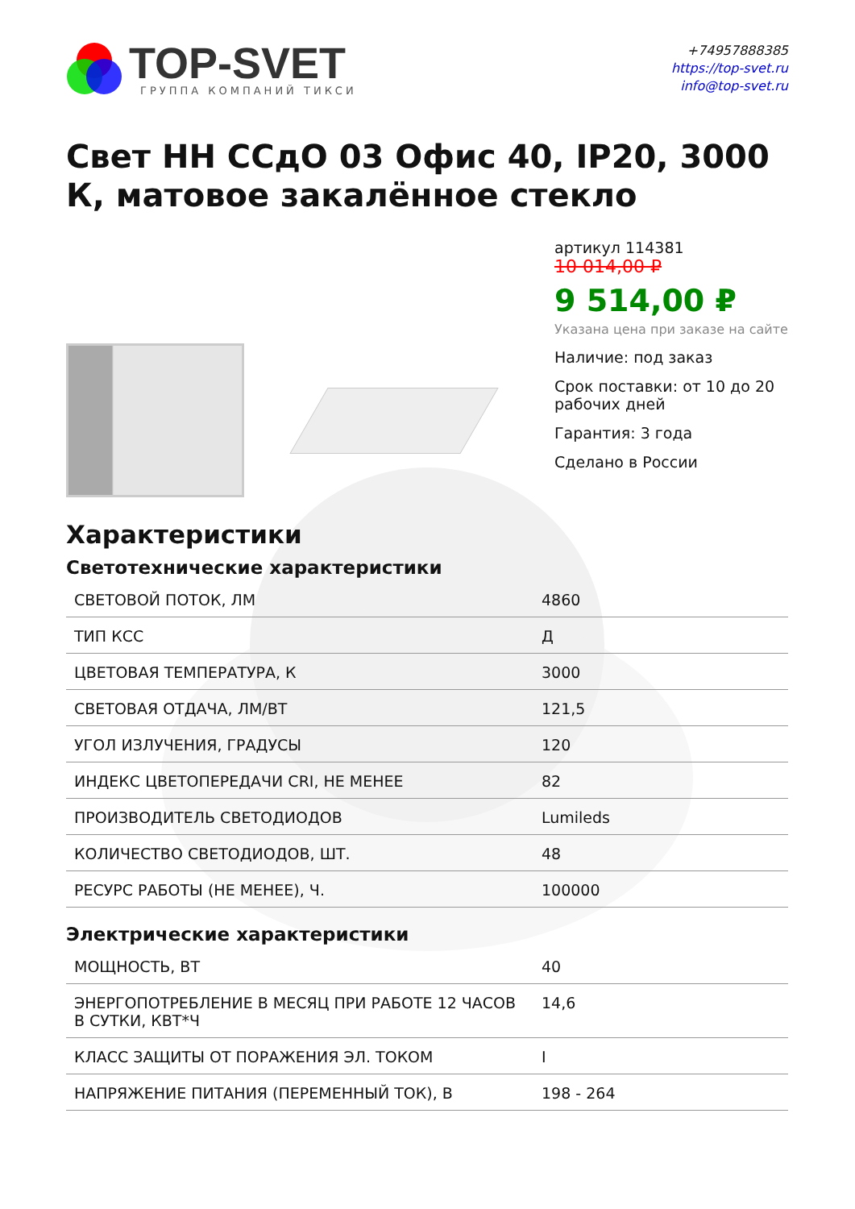TOP-SVET
ГРУППА КОМПАНИЙ ТИКСИ
+74957888385
https://top-svet.ru
info@top-svet.ru
Свет НН ССдО 03 Офис 40, IP20, 3000 К, матовое закалённое стекло
артикул 114381
10 014,00 ₽
9 514,00 ₽
Указана цена при заказе на сайте
Наличие: под заказ
Срок поставки: от 10 до 20 рабочих дней
Гарантия: 3 года
Сделано в России
Характеристики
Светотехнические характеристики
| СВЕТОВОЙ ПОТОК, ЛМ | 4860 |
| ТИП КСС | Д |
| ЦВЕТОВАЯ ТЕМПЕРАТУРА, К | 3000 |
| СВЕТОВАЯ ОТДАЧА, ЛМ/ВТ | 121,5 |
| УГОЛ ИЗЛУЧЕНИЯ, ГРАДУСЫ | 120 |
| ИНДЕКС ЦВЕТОПЕРЕДАЧИ CRI, НЕ МЕНЕЕ | 82 |
| ПРОИЗВОДИТЕЛЬ СВЕТОДИОДОВ | Lumileds |
| КОЛИЧЕСТВО СВЕТОДИОДОВ, ШТ. | 48 |
| РЕСУРС РАБОТЫ (НЕ МЕНЕЕ), Ч. | 100000 |
Электрические характеристики
| МОЩНОСТЬ, ВТ | 40 |
| ЭНЕРГОПОТРЕБЛЕНИЕ В МЕСЯЦ ПРИ РАБОТЕ 12 ЧАСОВ В СУТКИ, КВТ*Ч | 14,6 |
| КЛАСС ЗАЩИТЫ ОТ ПОРАЖЕНИЯ ЭЛ. ТОКОМ | I |
| НАПРЯЖЕНИЕ ПИТАНИЯ (ПЕРЕМЕННЫЙ ТОК), В | 198 - 264 |